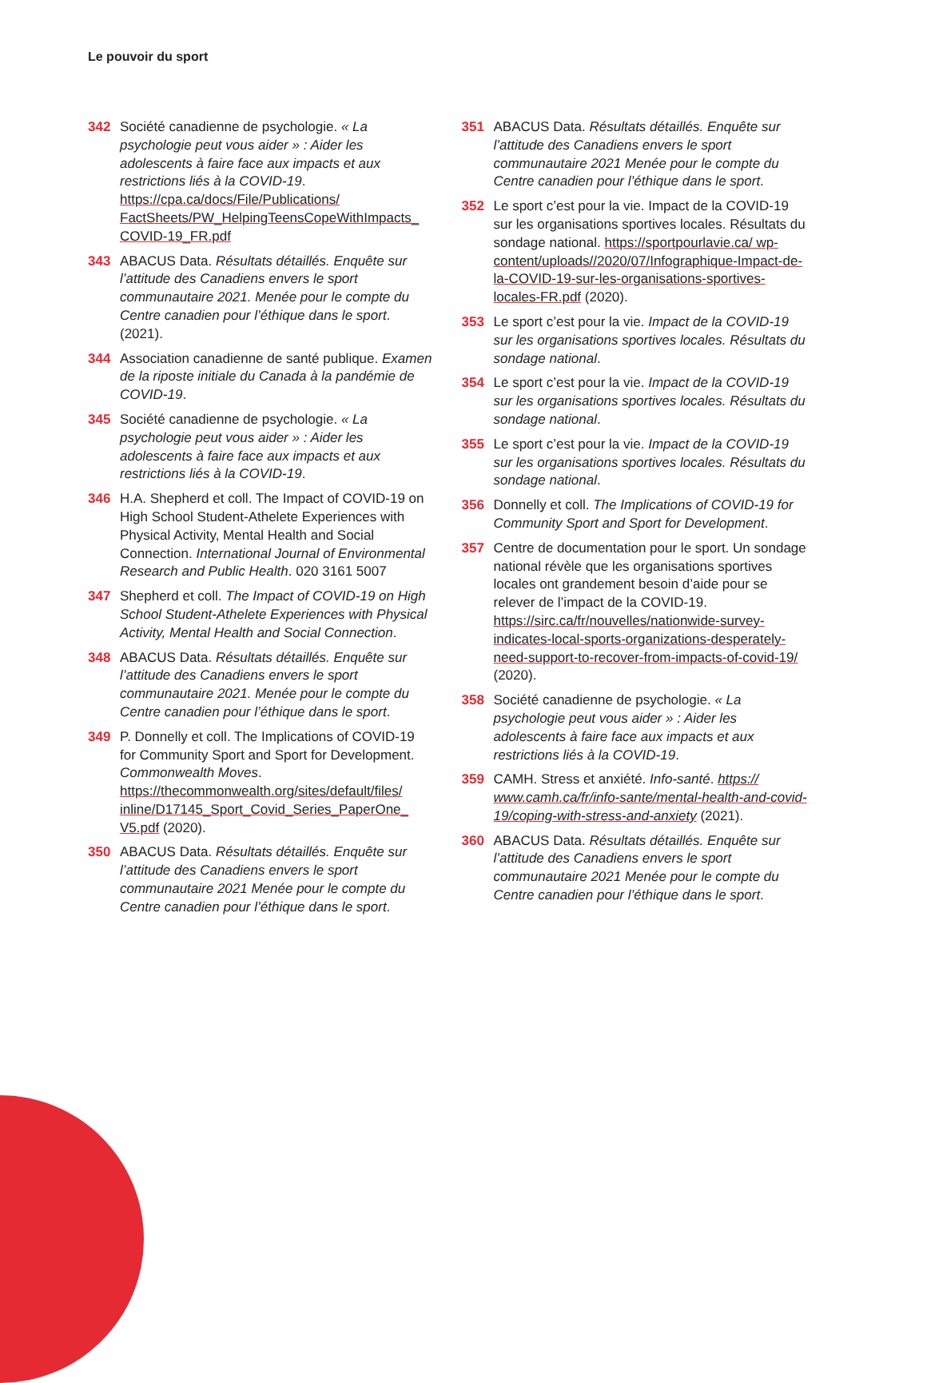Le pouvoir du sport
342 Société canadienne de psychologie. « La psychologie peut vous aider » : Aider les adolescents à faire face aux impacts et aux restrictions liés à la COVID-19. https://cpa.ca/docs/File/Publications/ FactSheets/PW_HelpingTeensCopeWithImpacts_ COVID-19_FR.pdf
343 ABACUS Data. Résultats détaillés. Enquête sur l’attitude des Canadiens envers le sport communautaire 2021. Menée pour le compte du Centre canadien pour l’éthique dans le sport. (2021).
344 Association canadienne de santé publique. Examen de la riposte initiale du Canada à la pandémie de COVID-19.
345 Société canadienne de psychologie. « La psychologie peut vous aider » : Aider les adolescents à faire face aux impacts et aux restrictions liés à la COVID-19.
346 H.A. Shepherd et coll. The Impact of COVID-19 on High School Student-Athelete Experiences with Physical Activity, Mental Health and Social Connection. International Journal of Environmental Research and Public Health. 020 3161 5007
347 Shepherd et coll. The Impact of COVID-19 on High School Student-Athelete Experiences with Physical Activity, Mental Health and Social Connection.
348 ABACUS Data. Résultats détaillés. Enquête sur l’attitude des Canadiens envers le sport communautaire 2021. Menée pour le compte du Centre canadien pour l’éthique dans le sport.
349 P. Donnelly et coll. The Implications of COVID-19 for Community Sport and Sport for Development. Commonwealth Moves. https://thecommonwealth.org/sites/default/files/ inline/D17145_Sport_Covid_Series_PaperOne_ V5.pdf (2020).
350 ABACUS Data. Résultats détaillés. Enquête sur l’attitude des Canadiens envers le sport communautaire 2021 Menée pour le compte du Centre canadien pour l’éthique dans le sport.
351 ABACUS Data. Résultats détaillés. Enquête sur l’attitude des Canadiens envers le sport communautaire 2021 Menée pour le compte du Centre canadien pour l’éthique dans le sport.
352 Le sport c’est pour la vie. Impact de la COVID-19 sur les organisations sportives locales. Résultats du sondage national. https://sportpourlavie.ca/ wp-content/uploads//2020/07/Infographique-Impact-de-la-COVID-19-sur-les-organisations-sportives-locales-FR.pdf (2020).
353 Le sport c’est pour la vie. Impact de la COVID-19 sur les organisations sportives locales. Résultats du sondage national.
354 Le sport c’est pour la vie. Impact de la COVID-19 sur les organisations sportives locales. Résultats du sondage national.
355 Le sport c’est pour la vie. Impact de la COVID-19 sur les organisations sportives locales. Résultats du sondage national.
356 Donnelly et coll. The Implications of COVID-19 for Community Sport and Sport for Development.
357 Centre de documentation pour le sport. Un sondage national révèle que les organisations sportives locales ont grandement besoin d’aide pour se relever de l’impact de la COVID-19. https://sirc.ca/fr/nouvelles/nationwide-survey-indicates-local-sports-organizations-desperately-need-support-to-recover-from-impacts-of-covid-19/ (2020).
358 Société canadienne de psychologie. « La psychologie peut vous aider » : Aider les adolescents à faire face aux impacts et aux restrictions liés à la COVID-19.
359 CAMH. Stress et anxiété. Info-santé. https:// www.camh.ca/fr/info-sante/mental-health-and-covid-19/coping-with-stress-and-anxiety (2021).
360 ABACUS Data. Résultats détaillés. Enquête sur l’attitude des Canadiens envers le sport communautaire 2021 Menée pour le compte du Centre canadien pour l’éthique dans le sport.